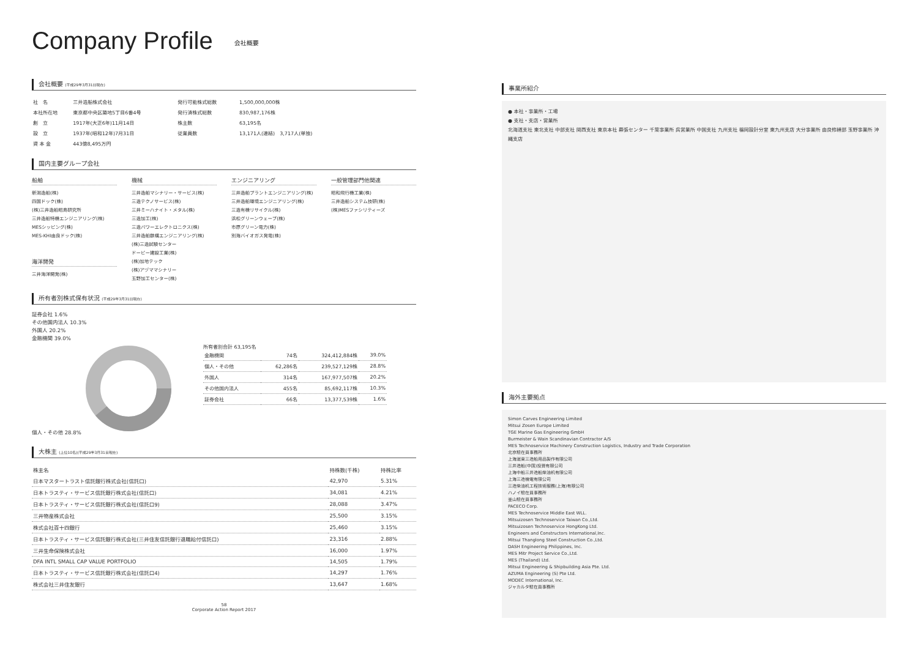Company Profile 会社概要
会社概要 (平成29年3月31日現在)
| 社 名 | 三井造船株式会社 | 発行可能株式総数 | 1,500,000,000株 |
| 本社所在地 | 東京都中央区築地5丁目6番4号 | 発行済株式総数 | 830,987,176株 |
| 創 立 | 1917年(大正6年)11月14日 | 株主数 | 63,195名 |
| 設 立 | 1937年(昭和12年)7月31日 | 従業員数 | 13,171人(連結) 3,717人(単独) |
| 資 本 金 | 443億8,495万円 | | |
国内主要グループ会社
船舶
新潟造船(株)
四国ドック(株)
(株)三井造船昭島研究所
三井造船特機エンジニアリング(株)
MESシッピング(株)
MES-KHI由良ドック(株)
海洋開発
三井海洋開発(株)
機械
三井造船マシナリー・サービス(株)
三造テクノサービス(株)
三井ミーハナイト・メタル(株)
三造加工(株)
三造パワーエレクトロニクス(株)
三井造船鉄構エンジニアリング(株)
(株)三造試験センター
ドーピー建設工業(株)
(株)加地テック
(株)アヅママシナリー
玉野加工センター(株)
エンジニアリング
三井造船プラントエンジニアリング(株)
三井造船環境エンジニアリング(株)
三造有機リサイクル(株)
浜松グリーンウェーブ(株)
市原グリーン電力(株)
別海バイオガス発電(株)
一般管理部門他関連
昭和飛行機工業(株)
三井造船システム技研(株)
(株)MESファシリティーズ
所有者別株式保有状況 (平成29年3月31日現在)
証券会社 1.6%
その他国内法人 10.3%
外国人 20.2%
金融機関 39.0%
個人・その他 28.8%
所有者別合計 63,195名
| 金融機関 | 74名 | 324,412,884株 | 39.0% |
| 個人・その他 | 62,286名 | 239,527,129株 | 28.8% |
| 外国人 | 314名 | 167,977,507株 | 20.2% |
| その他国内法人 | 455名 | 85,692,117株 | 10.3% |
| 証券会社 | 66名 | 13,377,539株 | 1.6% |
大株主 (上位10名)(平成29年3月31日現在)
| 株主名 | 持株数(千株) | 持株比率 |
| --- | --- | --- |
| 日本マスタートラスト信託銀行株式会社(信託口) | 42,970 | 5.31% |
| 日本トラスティ・サービス信託銀行株式会社(信託口) | 34,081 | 4.21% |
| 日本トラスティ・サービス信託銀行株式会社(信託口9) | 28,088 | 3.47% |
| 三井物産株式会社 | 25,500 | 3.15% |
| 株式会社百十四銀行 | 25,460 | 3.15% |
| 日本トラスティ・サービス信託銀行株式会社(三井住友信託銀行退職給付信託口) | 23,316 | 2.88% |
| 三井生命保険株式会社 | 16,000 | 1.97% |
| DFA INTL SMALL CAP VALUE PORTFOLIO | 14,505 | 1.79% |
| 日本トラスティ・サービス信託銀行株式会社(信託口4) | 14,297 | 1.76% |
| 株式会社三井住友銀行 | 13,647 | 1.68% |
58
Corporate Action Report 2017
事業所紹介
● 本社・事業所・工場
● 支社・支店・営業所
北海道支社 東北支社 中部支社 関西支社 東京本社 幕張センター 千葉事業所 呉営業所 中国支社 九州支社 福岡設計分室 東九州支店 大分事業所 由良修繕部 玉野事業所 沖縄支店
海外主要拠点
Simon Carves Engineering Limited
Mitsui Zosen Europe Limited
TGE Marine Gas Engineering GmbH
Burmeister & Wain Scandinavian Contractor A/S
MES Technoservice Machinery Construction Logistics, Industry and Trade Corporation
北京駐在員事務所
上海滬東三造船用品製作有限公司
三井造船(中国)投資有限公司
上海中船三井造船柴油机有限公司
上海三造機電有限公司
三造柴油机工程技術服務(上海)有限公司
ハノイ駐在員事務所
釜山駐在員事務所
PACECO Corp.
MES Technoservice Middle East WLL.
Mitsuizosen Technoservice Taiwan Co.,Ltd.
Mitsuizosen Technoservice HongKong Ltd.
Engineers and Constructors International,Inc.
Mitsui Thanglong Steel Construction Co.,Ltd.
DASH Engineering Philippines, Inc.
MES Mitr Project Service Co.,Ltd.
MES (Thailand) Ltd.
Mitsui Engineering & Shipbuilding Asia Pte. Ltd.
AZUMA Engineering (S) Pte Ltd.
MODEC International, Inc.
ジャカルタ駐在員事務所